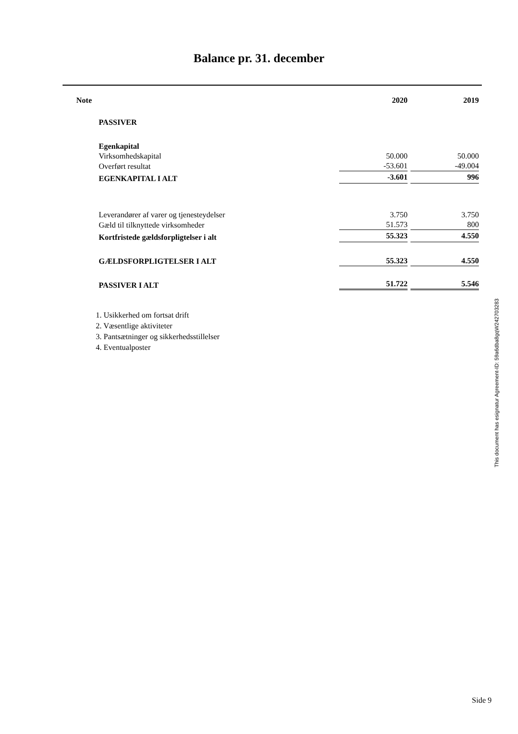Balance pr. 31. december
| Note | | 2020 | 2019 |
| --- | --- | --- | --- |
| | PASSIVER | | |
| | Egenkapital | | |
| | Virksomhedskapital | 50.000 | 50.000 |
| | Overført resultat | -53.601 | -49.004 |
| | EGENKAPITAL I ALT | -3.601 | 996 |
| | Leverandører af varer og tjenesteydelser | 3.750 | 3.750 |
| | Gæld til tilknyttede virksomheder | 51.573 | 800 |
| | Kortfristede gældsforpligtelser i alt | 55.323 | 4.550 |
| | GÆLDSFORPLIGTELSER I ALT | 55.323 | 4.550 |
| | PASSIVER I ALT | 51.722 | 5.546 |
1. Usikkerhed om fortsat drift
2. Væsentlige aktiviteter
3. Pantsætninger og sikkerhedsstillelser
4. Eventualposter
This document has esignatur Agreement-ID: 59a6dba8gqW242703283
Side 9